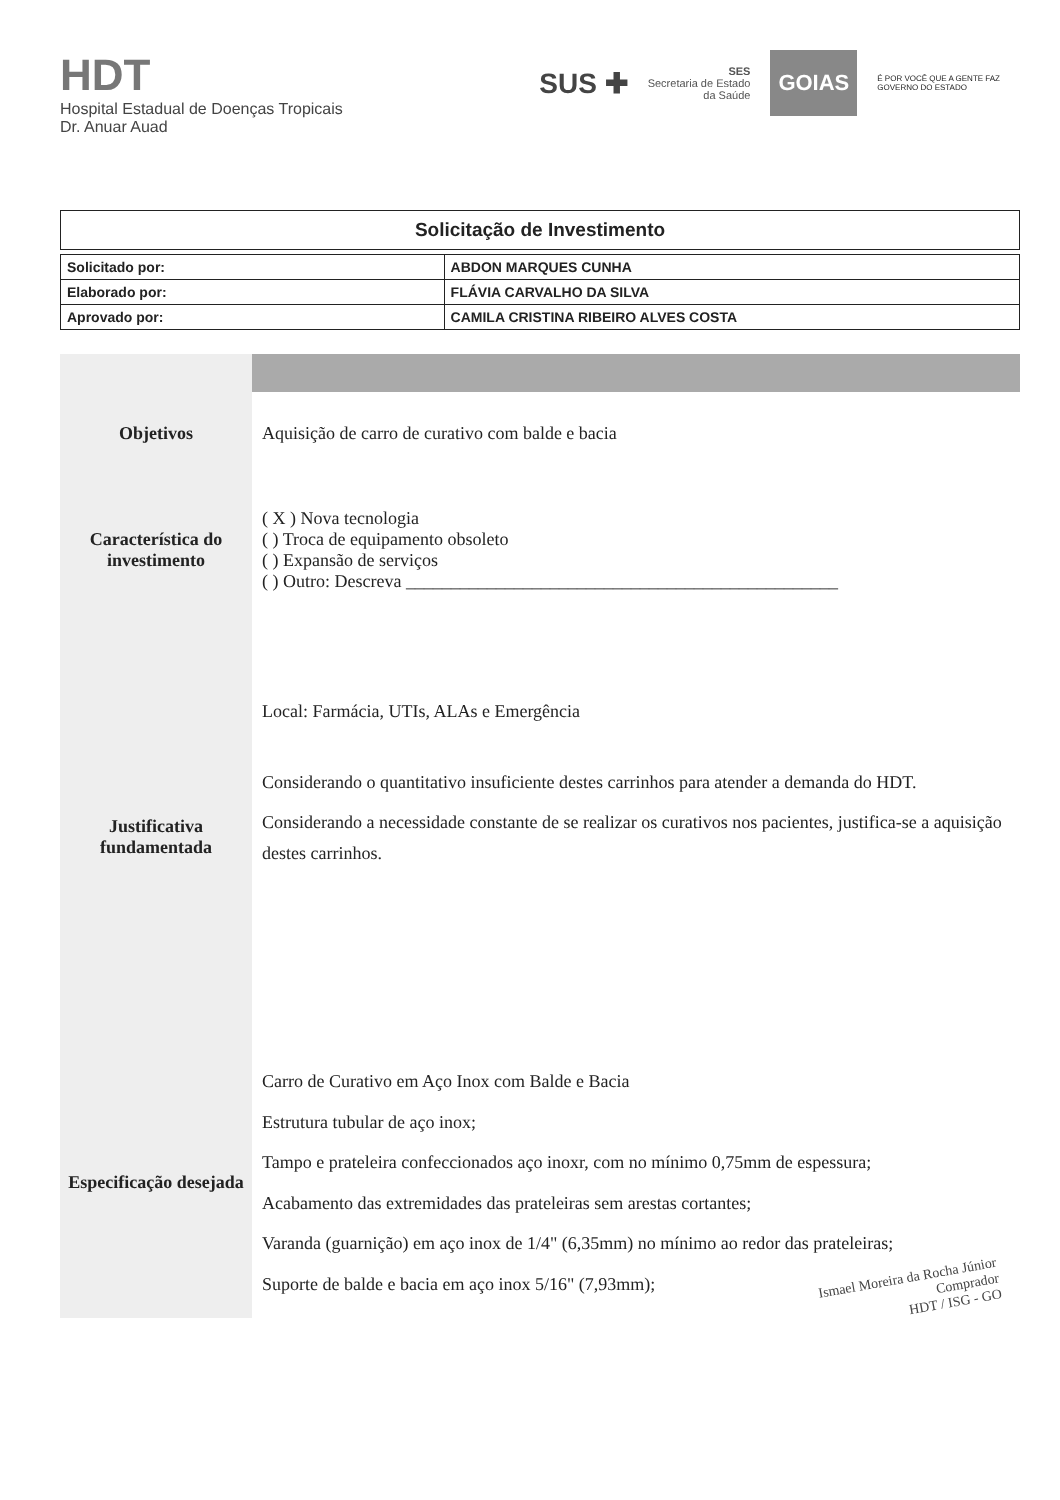HDT
Hospital Estadual de Doenças Tropicais
Dr. Anuar Auad
SUS ✚
SES
Secretaria de Estado
da Saúde
GOIAS
É POR VOCÊ QUE A GENTE FAZ
GOVERNO DO ESTADO
Solicitação de Investimento
| Solicitado por: | ABDON MARQUES CUNHA |
| Elaborado por: | FLÁVIA CARVALHO DA SILVA |
| Aprovado por: | CAMILA CRISTINA RIBEIRO ALVES COSTA |
| Objetivos | Aquisição de carro de curativo com balde e bacia |
| Característica do investimento | ( X ) Nova tecnologia ( ) Troca de equipamento obsoleto ( ) Expansão de serviços ( ) Outro: Descreva ________________________________________________ |
| Justificativa fundamentada | Local: Farmácia, UTIs, ALAs e Emergência Considerando o quantitativo insuficiente destes carrinhos para atender a demanda do HDT. Considerando a necessidade constante de se realizar os curativos nos pacientes, justifica-se a aquisição destes carrinhos. |
| Especificação desejada | Carro de Curativo em Aço Inox com Balde e Bacia Estrutura tubular de aço inox; Tampo e prateleira confeccionados aço inoxr, com no mínimo 0,75mm de espessura; Acabamento das extremidades das prateleiras sem arestas cortantes; Varanda (guarnição) em aço inox de 1/4" (6,35mm) no mínimo ao redor das prateleiras; Suporte de balde e bacia em aço inox 5/16" (7,93mm); |
Ismael Moreira da Rocha Júnior
Comprador
HDT / ISG - GO